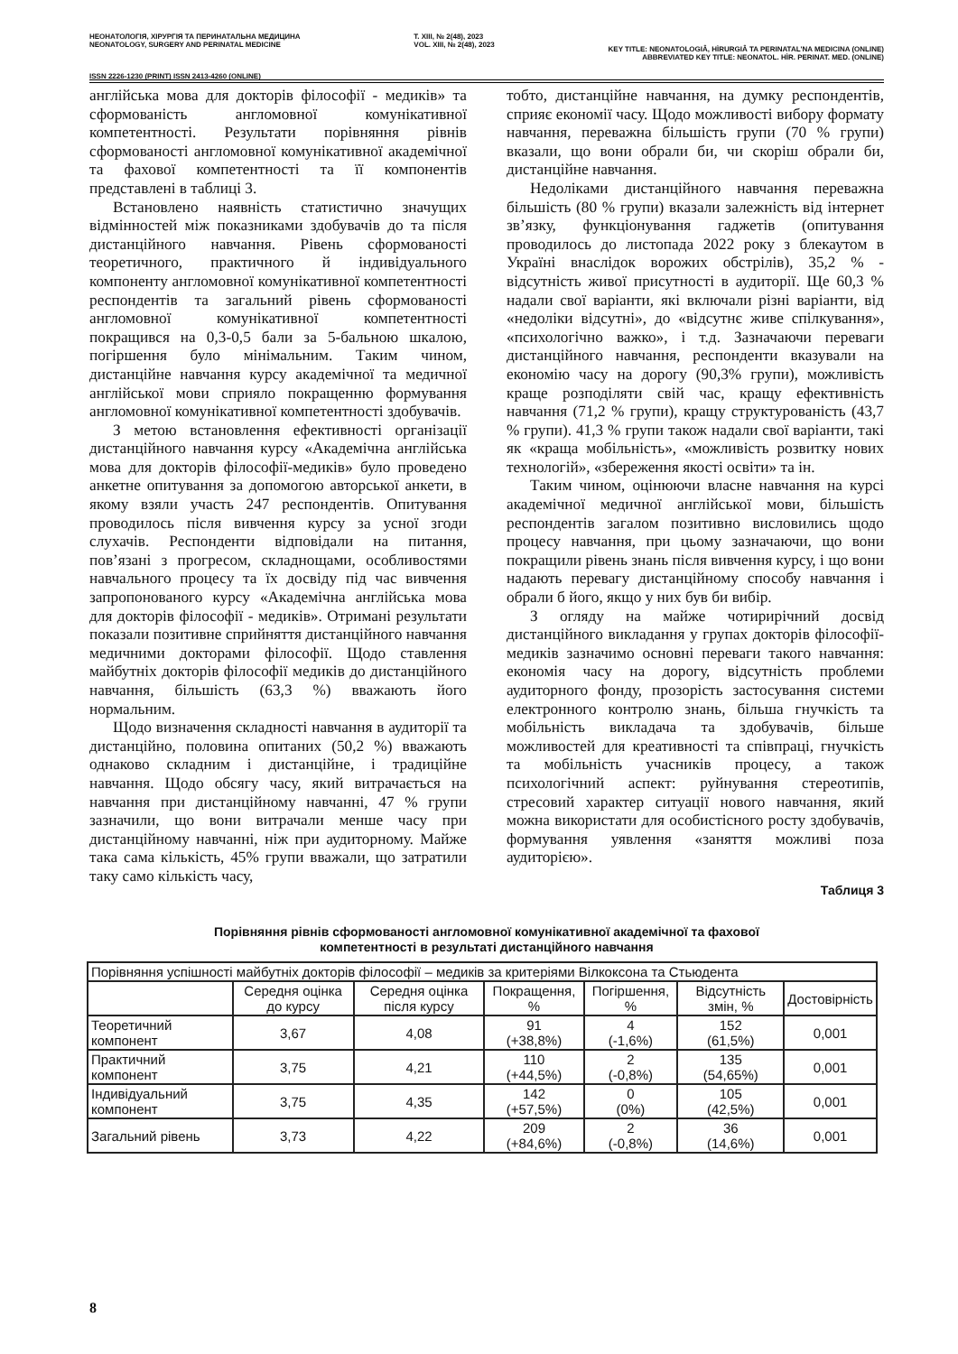НЕОНАТОЛОГІЯ, ХІРУРГІЯ ТА ПЕРИНАТАЛЬНА МЕДИЦИНА
NEONATOLOGY, SURGERY AND PERINATAL MEDICINE
Т. XIII, № 2(48), 2023
VOL. XIII, № 2(48), 2023
KEY TITLE: NEONATOLOGIÂ, HÌRURGIÂ TA PERINATAL'NA MEDICINA (ONLINE)
ABBREVIATED KEY TITLE: NEONATOL. HÌR. PERINAT. MED. (ONLINE)
ISSN 2226-1230 (PRINT) ISSN 2413-4260 (ONLINE)
англійська мова для докторів філософії - медиків» та сформованість англомовної комунікативної компетентності. Результати порівняння рівнів сформованості англомовної комунікативної академічної та фахової компетентності та її компонентів представлені в таблиці 3.
Встановлено наявність статистично значущих відмінностей між показниками здобувачів до та після дистанційного навчання. Рівень сформованості теоретичного, практичного й індивідуального компоненту англомовної комунікативної компетентності респондентів та загальний рівень сформованості англомовної комунікативної компетентності покращився на 0,3-0,5 бали за 5-бальною шкалою, погіршення було мінімальним. Таким чином, дистанційне навчання курсу академічної та медичної англійської мови сприяло покращенню формування англомовної комунікативної компетентності здобувачів.
З метою встановлення ефективності організації дистанційного навчання курсу «Академічна англійська мова для докторів філософії-медиків» було проведено анкетне опитування за допомогою авторської анкети, в якому взяли участь 247 респондентів. Опитування проводилось після вивчення курсу за усної згоди слухачів. Респонденти відповідали на питання, пов’язані з прогресом, складнощами, особливостями навчального процесу та їх досвіду під час вивчення запропонованого курсу «Академічна англійська мова для докторів філософії - медиків». Отримані результати показали позитивне сприйняття дистанційного навчання медичними докторами філософії. Щодо ставлення майбутніх докторів філософії медиків до дистанційного навчання, більшість (63,3 %) вважають його нормальним.
Щодо визначення складності навчання в аудиторії та дистанційно, половина опитаних (50,2 %) вважають однаково складним і дистанційне, і традиційне навчання. Щодо обсягу часу, який витрачається на навчання при дистанційному навчанні, 47 % групи зазначили, що вони витрачали менше часу при дистанційному навчанні, ніж при аудиторному. Майже така сама кількість, 45% групи вважали, що затратили таку само кількість часу,
тобто, дистанційне навчання, на думку респондентів, сприяє економії часу. Щодо можливості вибору формату навчання, переважна більшість групи (70 % групи) вказали, що вони обрали би, чи скоріш обрали би, дистанційне навчання.
Недоліками дистанційного навчання переважна більшість (80 % групи) вказали залежність від інтернет зв’язку, функціонування гаджетів (опитування проводилось до листопада 2022 року з блекаутом в Україні внаслідок ворожих обстрілів), 35,2 % - відсутність живої присутності в аудиторії. Ще 60,3 % надали свої варіанти, які включали різні варіанти, від «недоліки відсутні», до «відсутнє живе спілкування», «психологічно важко», і т.д. Зазначаючи переваги дистанційного навчання, респонденти вказували на економію часу на дорогу (90,3% групи), можливість краще розподіляти свій час, кращу ефективність навчання (71,2 % групи), кращу структурованість (43,7 % групи). 41,3 % групи також надали свої варіанти, такі як «краща мобільність», «можливість розвитку нових технологій», «збереження якості освіти» та ін.
Таким чином, оцінюючи власне навчання на курсі академічної медичної англійської мови, більшість респондентів загалом позитивно висловились щодо процесу навчання, при цьому зазначаючи, що вони покращили рівень знань після вивчення курсу, і що вони надають перевагу дистанційному способу навчання і обрали б його, якщо у них був би вибір.
З огляду на майже чотирирічний досвід дистанційного викладання у групах докторів філософії-медиків зазначимо основні переваги такого навчання: економія часу на дорогу, відсутність проблеми аудиторного фонду, прозорість застосування системи електронного контролю знань, більша гнучкість та мобільність викладача та здобувачів, більше можливостей для креативності та співпраці, гнучкість та мобільність учасників процесу, а також психологічний аспект: руйнування стереотипів, стресовий характер ситуації нового навчання, який можна використати для особистісного росту здобувачів, формування уявлення «заняття можливі поза аудиторією».
Таблиця 3
Порівняння рівнів сформованості англомовної комунікативної академічної та фахової
компетентності в результаті дистанційного навчання
| Порівняння успішності майбутніх докторів філософії – медиків за критеріями Вілкоксона та Стьюдента | | | | | | |
| | Середня оцінка до курсу | Середня оцінка після курсу | Покращення, % | Погіршення, % | Відсутність змін, % | Достовірність |
| Теоретичний компонент | 3,67 | 4,08 | 91 (+38,8%) | 4 (-1,6%) | 152 (61,5%) | 0,001 |
| Практичний компонент | 3,75 | 4,21 | 110 (+44,5%) | 2 (-0,8%) | 135 (54,65%) | 0,001 |
| Індивідуальний компонент | 3,75 | 4,35 | 142 (+57,5%) | 0 (0%) | 105 (42,5%) | 0,001 |
| Загальний рівень | 3,73 | 4,22 | 209 (+84,6%) | 2 (-0,8%) | 36 (14,6%) | 0,001 |
8